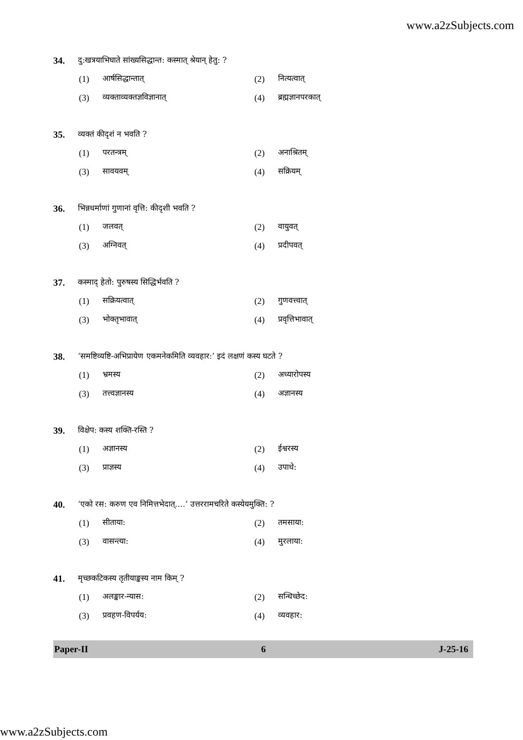www.a2zSubjects.com
34. दु:खत्रयाभिघाते सांख्यसिद्धान्त: कस्मात् श्रेयान् हेतु: ?
(1) आर्षसिद्धान्तात्
(2) नित्यत्वात्
(3) व्यक्ताव्यक्तज्ञविज्ञानात्
(4) ब्रह्मज्ञानपरकात्
35. व्यक्तं कीदृशं न भवति ?
(1) परतन्त्रम्
(2) अनाश्रितम्
(3) सावयवम्
(4) सक्रियम्
36. भिन्नधर्माणां गुणानां वृत्ति: कीदृशी भवति ?
(1) जलवत्
(2) वायुवत्
(3) अग्निवत्
(4) प्रदीपवत्
37. कस्माद् हेतो: पुरुषस्य सिद्धिर्भवति ?
(1) सक्रियत्वात्
(2) गुणवत्त्वात्
(3) भोक्तृभावात्
(4) प्रवृत्तिभावात्
38. ‘समष्टिव्यष्टि-अभिप्रायेण एकमनेकमिति व्यवहार:’ इदं लक्षणं कस्य घटते ?
(1) भ्रमस्य
(2) अध्यारोपस्य
(3) तत्त्वज्ञानस्य
(4) अज्ञानस्य
39. विक्षेप: कस्य शक्ति-रस्ति ?
(1) अज्ञानस्य
(2) ईश्वरस्य
(3) प्राज्ञस्य
(4) उपाधे:
40. ‘एको रस: करुण एव निमित्तभेदात्….’ उत्तररामचरिते कस्येयमुक्ति: ?
(1) सीताया:
(2) तमसाया:
(3) वासन्त्या:
(4) मुरलाया:
41. मृच्छकटिकस्य तृतीयाङ्कस्य नाम किम् ?
(1) अलङ्कार-न्यास:
(2) सन्धिच्छेद:
(3) प्रवहण-विपर्यय:
(4) व्यवहार:
Paper-II 6 J-25-16
www.a2zSubjects.com